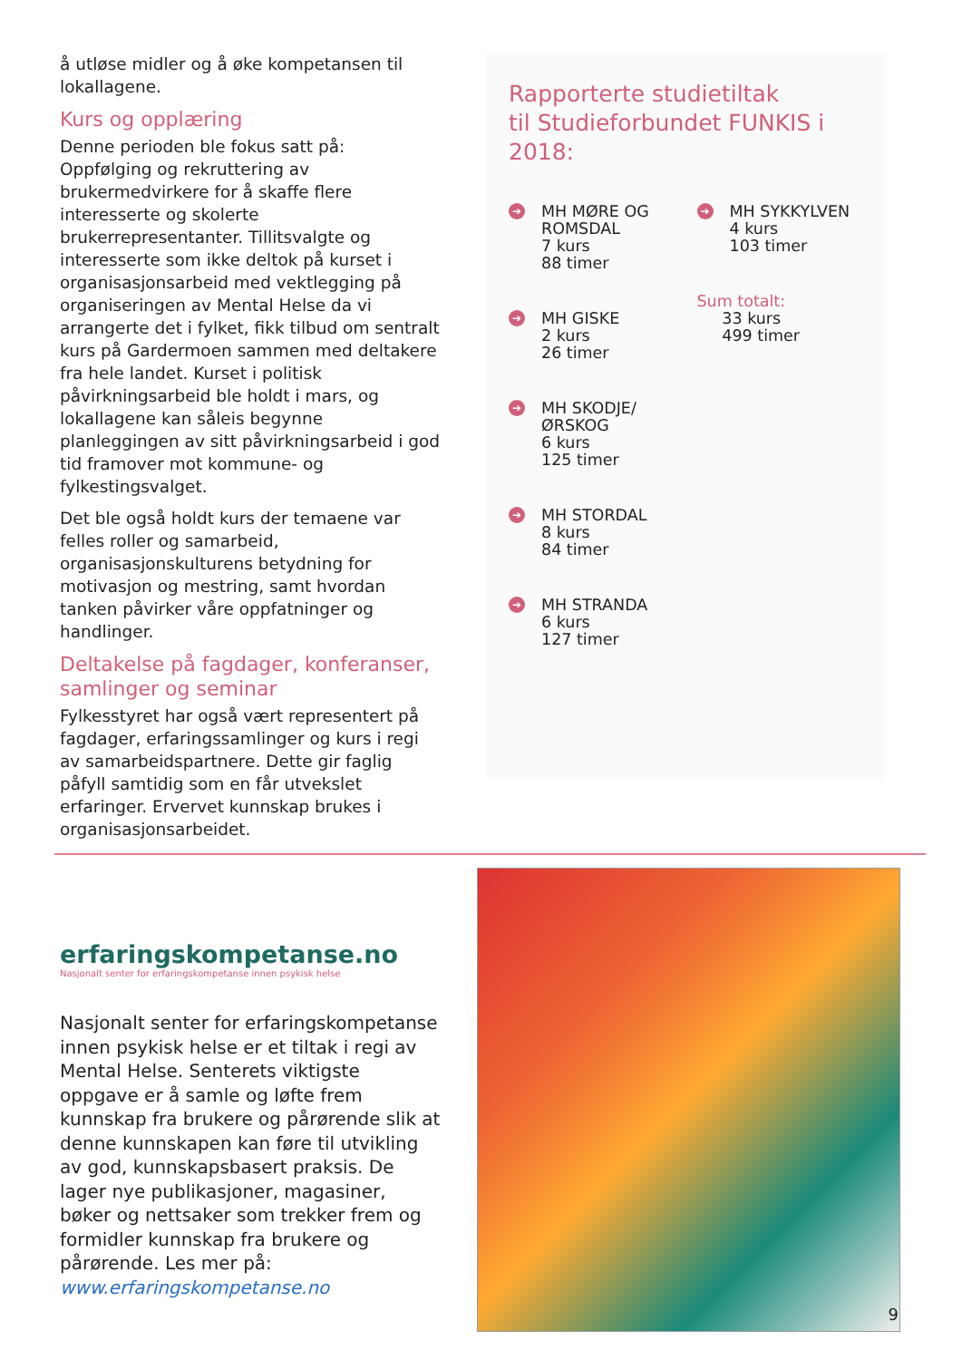å utløse midler og å øke kompetansen til lokallagene.
Kurs og opplæring
Denne perioden ble fokus satt på: Oppfølging og rekruttering av brukermedvirkere for å skaffe flere interesserte og skolerte brukerrepresentanter. Tillitsvalgte og interesserte som ikke deltok på kurset i organisasjonsarbeid med vektlegging på organiseringen av Mental Helse da vi arrangerte det i fylket, fikk tilbud om sentralt kurs på Gardermoen sammen med deltakere fra hele landet. Kurset i politisk påvirkningsarbeid ble holdt i mars, og lokallagene kan såleis begynne planleggingen av sitt påvirkningsarbeid i god tid framover mot kommune- og fylkestingsvalget.
Det ble også holdt kurs der temaene var felles roller og samarbeid, organisasjonskulturens betydning for motivasjon og mestring, samt hvordan tanken påvirker våre oppfatninger og handlinger.
Deltakelse på fagdager, konferanser, samlinger og seminar
Fylkesstyret har også vært representert på fagdager, erfaringssamlinger og kurs i regi av samarbeidspartnere. Dette gir faglig påfyll samtidig som en får utvekslet erfaringer. Ervervet kunnskap brukes i organisasjonsarbeidet.
Rapporterte studietiltak
til Studieforbundet FUNKIS i 2018:
➔
MH MØRE OG ROMSDAL
7 kurs
88 timer
➔
MH GISKE
2 kurs
26 timer
➔
MH SKODJE/ ØRSKOG
6 kurs
125 timer
➔
MH STORDAL
8 kurs
84 timer
➔
MH STRANDA
6 kurs
127 timer
➔
MH SYKKYLVEN
4 kurs
103 timer
Sum totalt:
33 kurs
499 timer
erfaringskompetanse.no
Nasjonalt senter for erfaringskompetanse innen psykisk helse
Nasjonalt senter for erfaringskompetanse innen psykisk helse er et tiltak i regi av Mental Helse. Senterets viktigste oppgave er å samle og løfte frem kunnskap fra brukere og pårørende slik at denne kunnskapen kan føre til utvikling av god, kunnskapsbasert praksis. De lager nye publikasjoner, magasiner, bøker og nettsaker som trekker frem og formidler kunnskap fra brukere og pårørende. Les mer på:
www.erfaringskompetanse.no
9